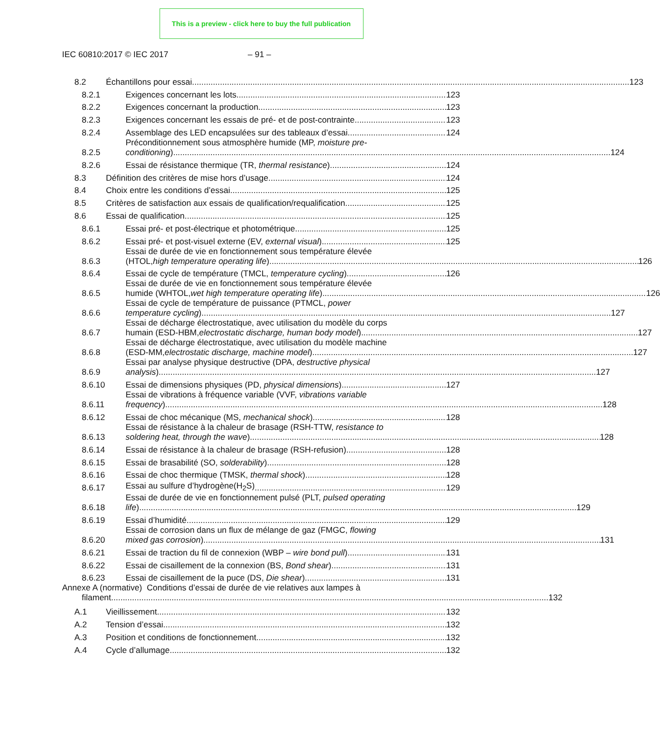This is a preview - click here to buy the full publication
IEC 60810:2017 © IEC 2017 – 91 –
8.2 Échantillons pour essai 123
8.2.1 Exigences concernant les lots 123
8.2.2 Exigences concernant la production 123
8.2.3 Exigences concernant les essais de pré- et de post-contrainte 123
8.2.4 Assemblage des LED encapsulées sur des tableaux d’essai 124
8.2.5
Préconditionnement sous atmosphère humide (MP, moisture pre-
conditioning) 124
8.2.6 Essai de résistance thermique (TR, thermal resistance) 124
8.3 Définition des critères de mise hors d’usage 124
8.4 Choix entre les conditions d’essai 125
8.5 Critères de satisfaction aux essais de qualification/requalification 125
8.6 Essai de qualification 125
8.6.1 Essai pré- et post-électrique et photométrique 125
8.6.2 Essai pré- et post-visuel externe (EV, external visual) 125
8.6.3
Essai de durée de vie en fonctionnement sous température élevée
(HTOL, high temperature operating life) 126
8.6.4 Essai de cycle de température (TMCL, temperature cycling) 126
8.6.5
Essai de durée de vie en fonctionnement sous température élevée
humide (WHTOL, wet high temperature operating life) 126
8.6.6
Essai de cycle de température de puissance (PTMCL, power
temperature cycling) 127
8.6.7
Essai de décharge électrostatique, avec utilisation du modèle du corps
humain (ESD-HBM, electrostatic discharge, human body model) 127
8.6.8
Essai de décharge électrostatique, avec utilisation du modèle machine
(ESD-MM, electrostatic discharge, machine model) 127
8.6.9
Essai par analyse physique destructive (DPA, destructive physical
analysis) 127
8.6.10 Essai de dimensions physiques (PD, physical dimensions) 127
8.6.11
Essai de vibrations à fréquence variable (VVF, vibrations variable
frequency) 128
8.6.12 Essai de choc mécanique (MS, mechanical shock) 128
8.6.13
Essai de résistance à la chaleur de brasage (RSH-TTW, resistance to
soldering heat, through the wave) 128
8.6.14 Essai de résistance à la chaleur de brasage (RSH-refusion) 128
8.6.15 Essai de brasabilité (SO, solderability) 128
8.6.16 Essai de choc thermique (TMSK, thermal shock) 128
8.6.17 Essai au sulfure d’hydrogène(H<sub>2</sub>S) 129
8.6.18
Essai de durée de vie en fonctionnement pulsé (PLT, pulsed operating
life) 129
8.6.19 Essai d’humidité 129
8.6.20
Essai de corrosion dans un flux de mélange de gaz (FMGC, flowing
mixed gas corrosion) 131
8.6.21 Essai de traction du fil de connexion (WBP – wire bond pull) 131
8.6.22 Essai de cisaillement de la connexion (BS, Bond shear) 131
8.6.23 Essai de cisaillement de la puce (DS, Die shear) 131
Annexe A (normative) Conditions d’essai de durée de vie relatives aux lampes à
filament 132
A.1 Vieillissement 132
A.2 Tension d’essai 132
A.3 Position et conditions de fonctionnement 132
A.4 Cycle d’allumage 132